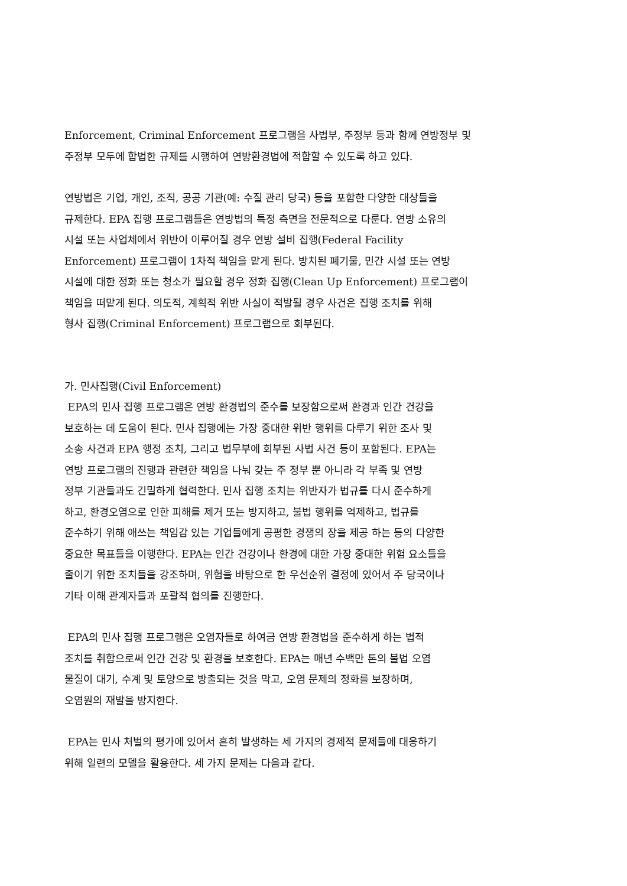Enforcement, Criminal Enforcement 프로그램을 사법부, 주정부 등과 함께 연방정부 및
주정부 모두에 합법한 규제를 시행하여 연방환경법에 적합할 수 있도록 하고 있다.
연방법은 기업, 개인, 조직, 공공 기관(예: 수질 관리 당국) 등을 포함한 다양한 대상들을
규제한다. EPA 집행 프로그램들은 연방법의 특정 측면을 전문적으로 다룬다. 연방 소유의
시설 또는 사업체에서 위반이 이루어질 경우 연방 설비 집행(Federal Facility
Enforcement) 프로그램이 1차적 책임을 맡게 된다. 방치된 폐기물, 민간 시설 또는 연방
시설에 대한 정화 또는 청소가 필요할 경우 정화 집행(Clean Up Enforcement) 프로그램이
책임을 떠맡게 된다. 의도적, 계획적 위반 사실이 적발될 경우 사건은 집행 조치를 위해
형사 집행(Criminal Enforcement) 프로그램으로 회부된다.
가. 민사집행(Civil Enforcement)
EPA의 민사 집행 프로그램은 연방 환경법의 준수를 보장함으로써 환경과 인간 건강을
보호하는 데 도움이 된다. 민사 집행에는 가장 중대한 위반 행위를 다루기 위한 조사 및
소송 사건과 EPA 행정 조치, 그리고 법무부에 회부된 사법 사건 등이 포함된다. EPA는
연방 프로그램의 진행과 관련한 책임을 나눠 갖는 주 정부 뿐 아니라 각 부족 및 연방
정부 기관들과도 긴밀하게 협력한다. 민사 집행 조치는 위반자가 법규를 다시 준수하게
하고, 환경오염으로 인한 피해를 제거 또는 방지하고, 불법 행위를 억제하고, 법규를
준수하기 위해 애쓰는 책임감 있는 기업들에게 공평한 경쟁의 장을 제공 하는 등의 다양한
중요한 목표들을 이행한다. EPA는 인간 건강이나 환경에 대한 가장 중대한 위험 요소들을
줄이기 위한 조치들을 강조하며, 위험을 바탕으로 한 우선순위 결정에 있어서 주 당국이나
기타 이해 관계자들과 포괄적 협의를 진행한다.
EPA의 민사 집행 프로그램은 오염자들로 하여금 연방 환경법을 준수하게 하는 법적
조치를 취함으로써 인간 건강 및 환경을 보호한다. EPA는 매년 수백만 톤의 불법 오염
물질이 대기, 수계 및 토양으로 방출되는 것을 막고, 오염 문제의 정화를 보장하며,
오염원의 재발을 방지한다.
EPA는 민사 처벌의 평가에 있어서 흔히 발생하는 세 가지의 경제적 문제들에 대응하기
위해 일련의 모델을 활용한다. 세 가지 문제는 다음과 같다.